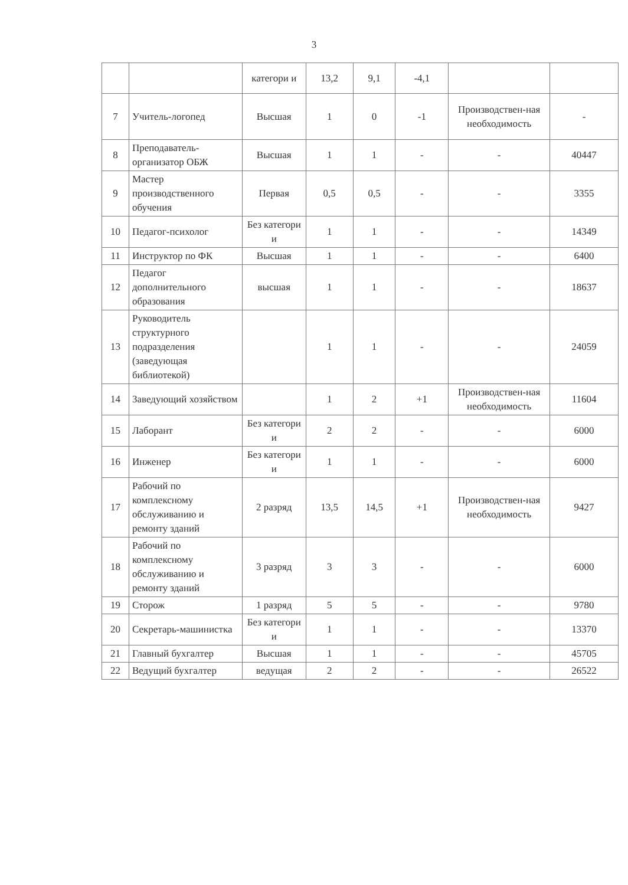3
| | | категори и | 13,2 | 9,1 | -4,1 | | |
| 7 | Учитель-логопед | Высшая | 1 | 0 | -1 | Производствен-ная необходимость | - |
| 8 | Преподаватель-организатор ОБЖ | Высшая | 1 | 1 | - | - | 40447 |
| 9 | Мастер производственного обучения | Первая | 0,5 | 0,5 | - | - | 3355 |
| 10 | Педагог-психолог | Без категори и | 1 | 1 | - | - | 14349 |
| 11 | Инструктор по ФК | Высшая | 1 | 1 | - | - | 6400 |
| 12 | Педагог дополнительного образования | высшая | 1 | 1 | - | - | 18637 |
| 13 | Руководитель структурного подразделения (заведующая библиотекой) | | 1 | 1 | - | - | 24059 |
| 14 | Заведующий хозяйством | | 1 | 2 | +1 | Производствен-ная необходимость | 11604 |
| 15 | Лаборант | Без категори и | 2 | 2 | - | - | 6000 |
| 16 | Инженер | Без категори и | 1 | 1 | - | - | 6000 |
| 17 | Рабочий по комплексному обслуживанию и ремонту зданий | 2 разряд | 13,5 | 14,5 | +1 | Производствен-ная необходимость | 9427 |
| 18 | Рабочий по комплексному обслуживанию и ремонту зданий | 3 разряд | 3 | 3 | - | - | 6000 |
| 19 | Сторож | 1 разряд | 5 | 5 | - | - | 9780 |
| 20 | Секретарь-машинистка | Без категори и | 1 | 1 | - | - | 13370 |
| 21 | Главный бухгалтер | Высшая | 1 | 1 | - | - | 45705 |
| 22 | Ведущий бухгалтер | ведущая | 2 | 2 | - | - | 26522 |